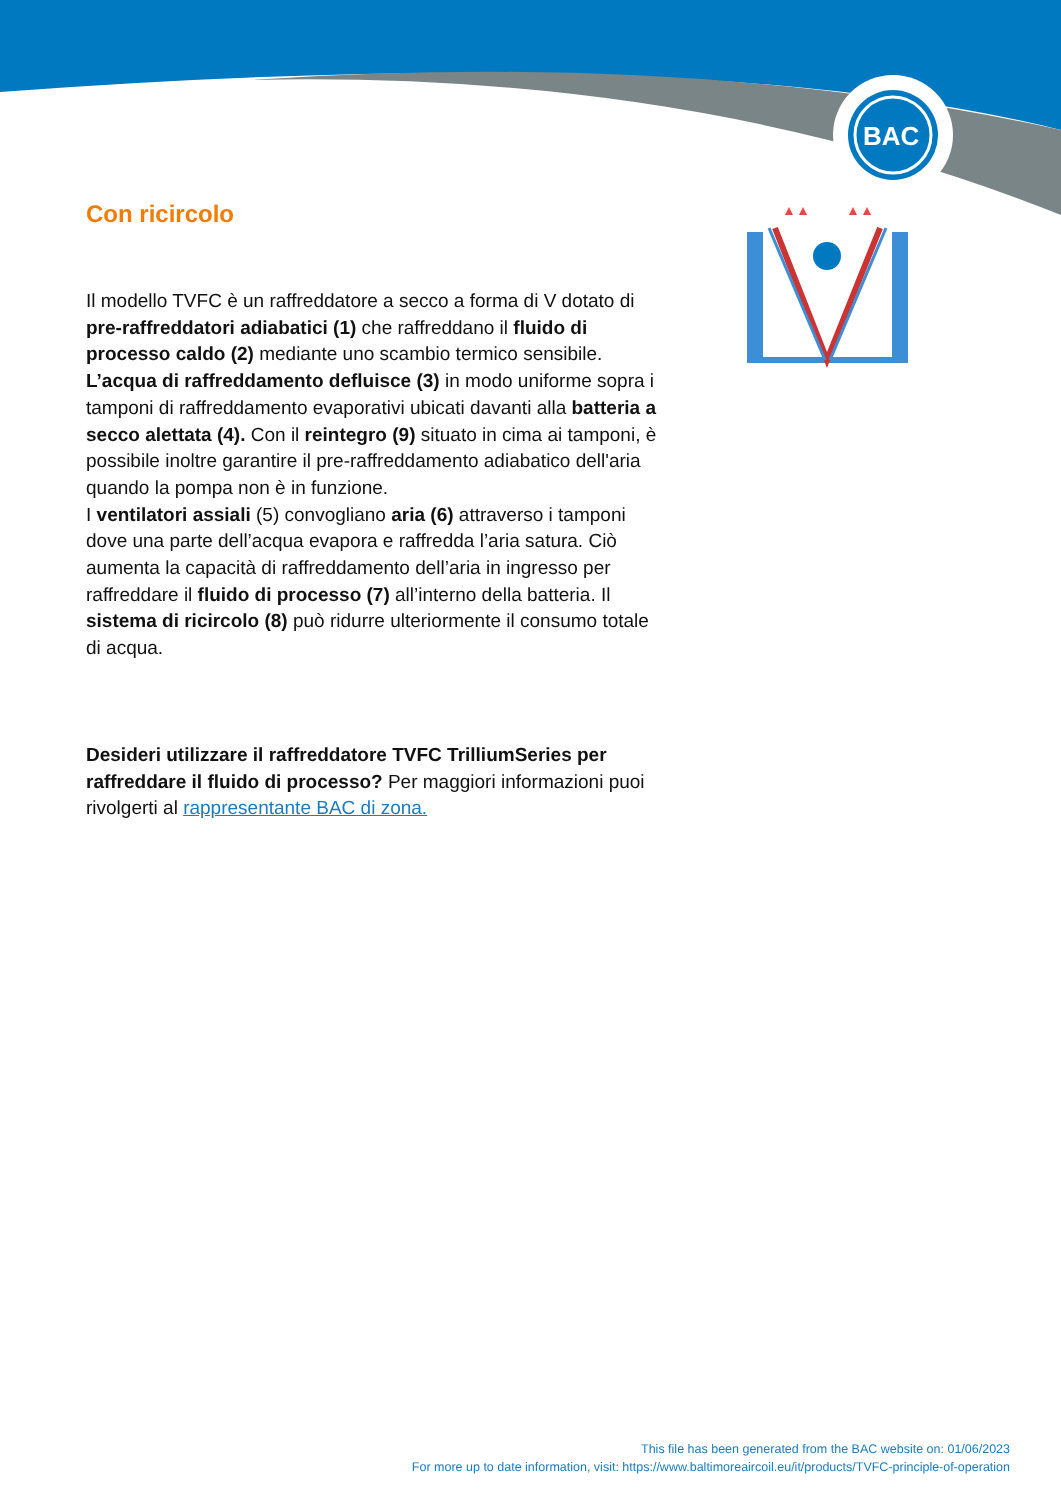BAC
Con ricircolo
Il modello TVFC è un raffreddatore a secco a forma di V dotato di pre-raffreddatori adiabatici (1) che raffreddano il fluido di processo caldo (2) mediante uno scambio termico sensibile. L’acqua di raffreddamento defluisce (3) in modo uniforme sopra i tamponi di raffreddamento evaporativi ubicati davanti alla batteria a secco alettata (4). Con il reintegro (9) situato in cima ai tamponi, è possibile inoltre garantire il pre-raffreddamento adiabatico dell'aria quando la pompa non è in funzione.
I ventilatori assiali (5) convogliano aria (6) attraverso i tamponi dove una parte dell’acqua evapora e raffredda l’aria satura. Ciò aumenta la capacità di raffreddamento dell’aria in ingresso per raffreddare il fluido di processo (7) all’interno della batteria. Il sistema di ricircolo (8) può ridurre ulteriormente il consumo totale di acqua.
Desideri utilizzare il raffreddatore TVFC TrilliumSeries per raffreddare il fluido di processo? Per maggiori informazioni puoi rivolgerti al rappresentante BAC di zona.
This file has been generated from the BAC website on: 01/06/2023
For more up to date information, visit: https://www.baltimoreaircoil.eu/it/products/TVFC-principle-of-operation